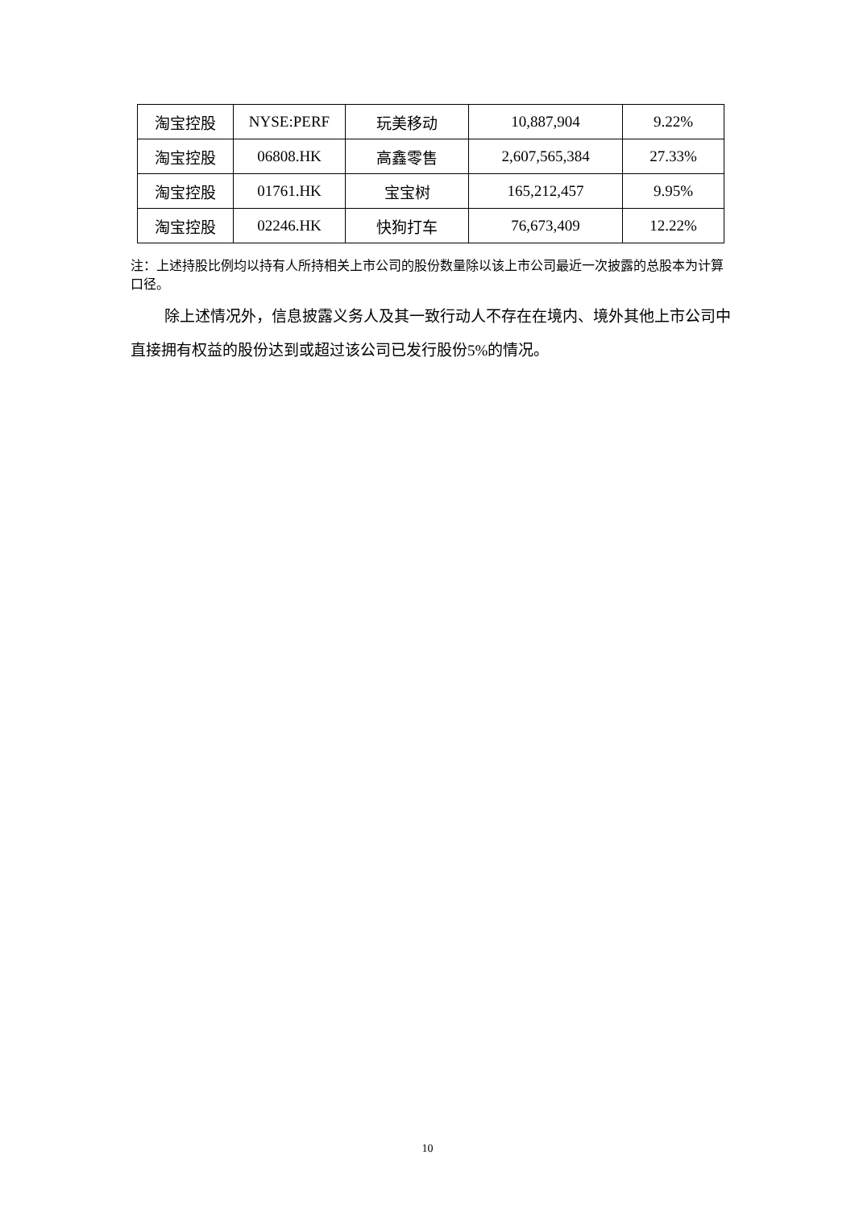| 淘宝控股 | NYSE:PERF | 玩美移动 | 10,887,904 | 9.22% |
| 淘宝控股 | 06808.HK | 高鑫零售 | 2,607,565,384 | 27.33% |
| 淘宝控股 | 01761.HK | 宝宝树 | 165,212,457 | 9.95% |
| 淘宝控股 | 02246.HK | 快狗打车 | 76,673,409 | 12.22% |
注：上述持股比例均以持有人所持相关上市公司的股份数量除以该上市公司最近一次披露的总股本为计算口径。
除上述情况外，信息披露义务人及其一致行动人不存在在境内、境外其他上市公司中直接拥有权益的股份达到或超过该公司已发行股份5%的情况。
10